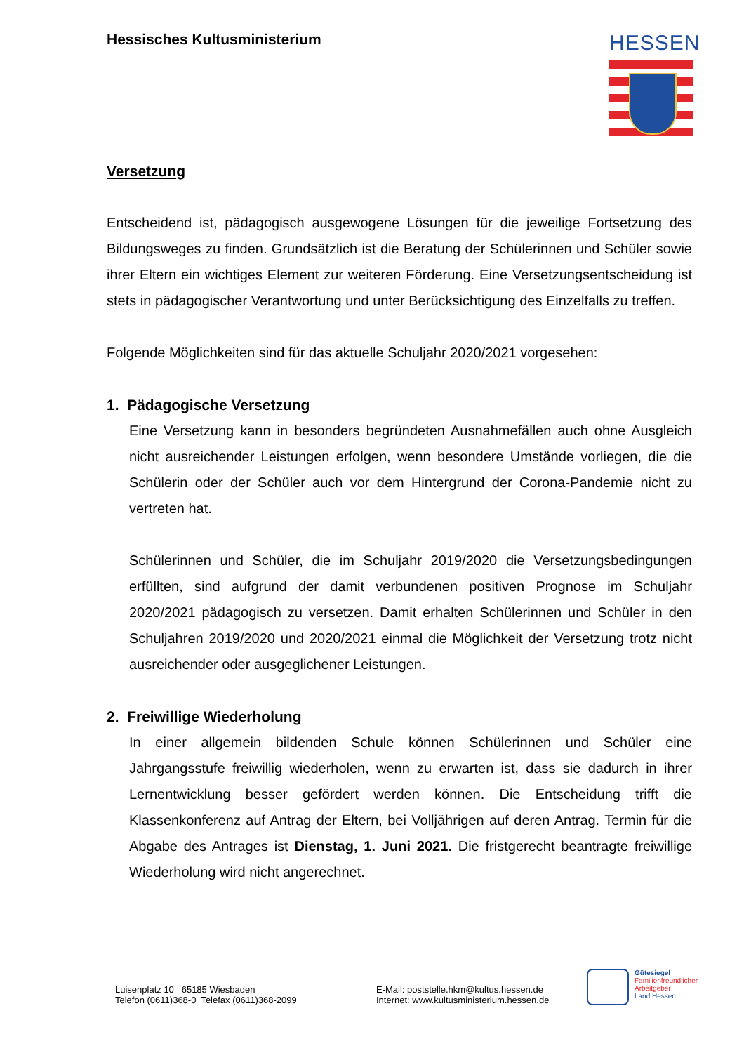Hessisches Kultusministerium HESSEN
Versetzung
Entscheidend ist, pädagogisch ausgewogene Lösungen für die jeweilige Fortsetzung des Bildungsweges zu finden. Grundsätzlich ist die Beratung der Schülerinnen und Schüler sowie ihrer Eltern ein wichtiges Element zur weiteren Förderung. Eine Versetzungsentscheidung ist stets in pädagogischer Verantwortung und unter Berücksichtigung des Einzelfalls zu treffen.
Folgende Möglichkeiten sind für das aktuelle Schuljahr 2020/2021 vorgesehen:
1. Pädagogische Versetzung
Eine Versetzung kann in besonders begründeten Ausnahmefällen auch ohne Ausgleich nicht ausreichender Leistungen erfolgen, wenn besondere Umstände vorliegen, die die Schülerin oder der Schüler auch vor dem Hintergrund der Corona-Pandemie nicht zu vertreten hat.
Schülerinnen und Schüler, die im Schuljahr 2019/2020 die Versetzungsbedingungen erfüllten, sind aufgrund der damit verbundenen positiven Prognose im Schuljahr 2020/2021 pädagogisch zu versetzen. Damit erhalten Schülerinnen und Schüler in den Schuljahren 2019/2020 und 2020/2021 einmal die Möglichkeit der Versetzung trotz nicht ausreichender oder ausgeglichener Leistungen.
2. Freiwillige Wiederholung
In einer allgemein bildenden Schule können Schülerinnen und Schüler eine Jahrgangsstufe freiwillig wiederholen, wenn zu erwarten ist, dass sie dadurch in ihrer Lernentwicklung besser gefördert werden können. Die Entscheidung trifft die Klassenkonferenz auf Antrag der Eltern, bei Volljährigen auf deren Antrag. Termin für die Abgabe des Antrages ist Dienstag, 1. Juni 2021. Die fristgerecht beantragte freiwillige Wiederholung wird nicht angerechnet.
Luisenplatz 10 65185 Wiesbaden
Telefon (0611)368-0 Telefax (0611)368-2099
E-Mail: poststelle.hkm@kultus.hessen.de
Internet: www.kultusministerium.hessen.de
Gütesiegel
Familienfreundlicher
Arbeitgeber
Land Hessen